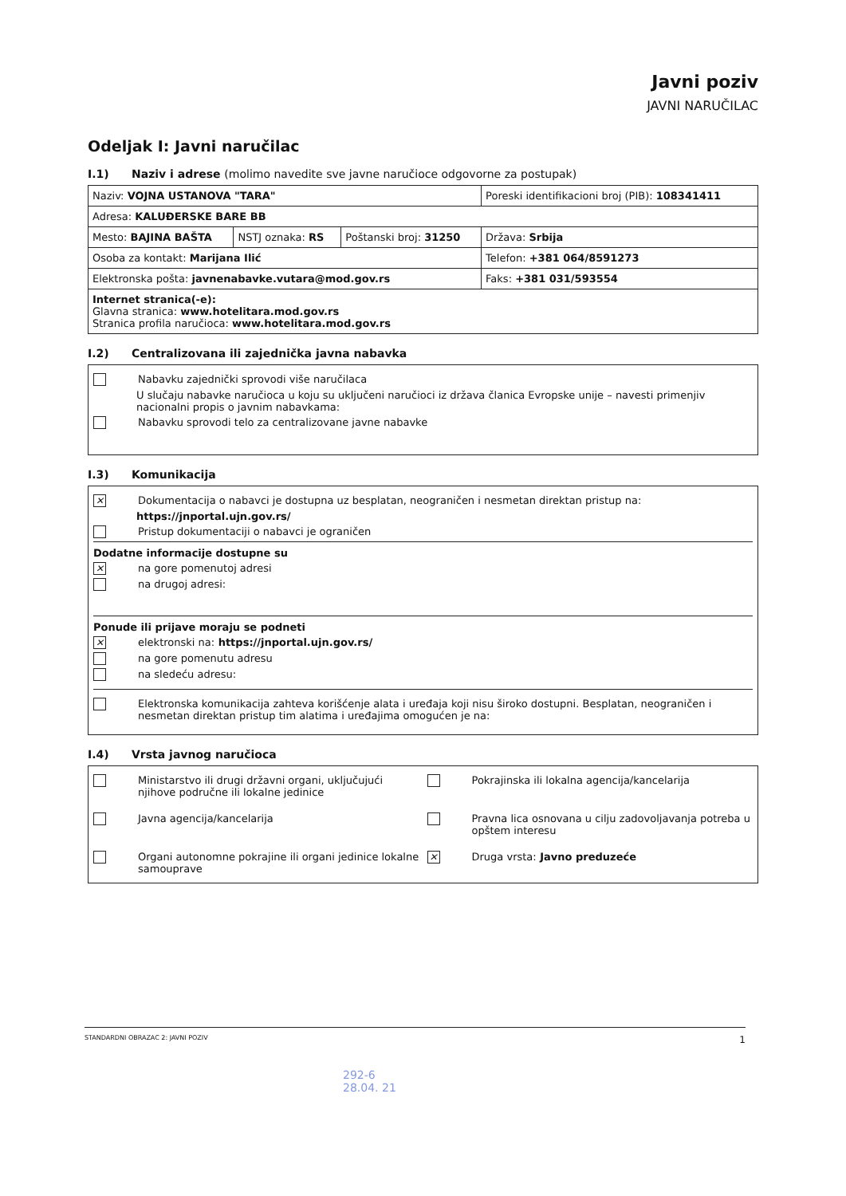Javni poziv
JAVNI NARUČILAC
Odeljak I: Javni naručilac
I.1) Naziv i adrese (molimo navedite sve javne naručioce odgovorne za postupak)
| Naziv: VOJNA USTANOVA "TARA" | | | Poreski identifikacioni broj (PIB): 108341411 |
| Adresa: KALUĐERSKE BARE BB | | | |
| Mesto: BAJINA BAŠTA | NSTJ oznaka: RS | Poštanski broj: 31250 | Država: Srbija |
| Osoba za kontakt: Marijana Ilić | | | Telefon: +381 064/8591273 |
| Elektronska pošta: javnenabavke.vutara@mod.gov.rs | | | Faks: +381 031/593554 |
| Internet stranica(-e): Glavna stranica: www.hotelitara.mod.gov.rs Stranica profila naručioca: www.hotelitara.mod.gov.rs | | | |
I.2) Centralizovana ili zajednička javna nabavka
Nabavku zajednički sprovodi više naručilaca
U slučaju nabavke naručioca u koju su uključeni naručioci iz država članica Evropske unije – navesti primenjiv nacionalni propis o javnim nabavkama:
Nabavku sprovodi telo za centralizovane javne nabavke
I.3) Komunikacija
✕ Dokumentacija o nabavci je dostupna uz besplatan, neograničen i nesmetan direktan pristup na:
https://jnportal.ujn.gov.rs/
Pristup dokumentaciji o nabavci je ograničen
Dodatne informacije dostupne su
✕ na gore pomenutoj adresi
na drugoj adresi:
Ponude ili prijave moraju se podneti
✕ elektronski na: https://jnportal.ujn.gov.rs/
na gore pomenutu adresu
na sledeću adresu:
Elektronska komunikacija zahteva korišćenje alata i uređaja koji nisu široko dostupni. Besplatan, neograničen i nesmetan direktan pristup tim alatima i uređajima omogućen je na:
I.4) Vrsta javnog naručioca
Ministarstvo ili drugi državni organi, uključujući njihove područne ili lokalne jedinice
Pokrajinska ili lokalna agencija/kancelarija
Javna agencija/kancelarija
Pravna lica osnovana u cilju zadovoljavanja potreba u opštem interesu
Organi autonomne pokrajine ili organi jedinice lokalne samouprave
✕ Druga vrsta: Javno preduzeće
STANDARDNI OBRAZAC 2: JAVNI POZIV 1
292-6
28.04. 21